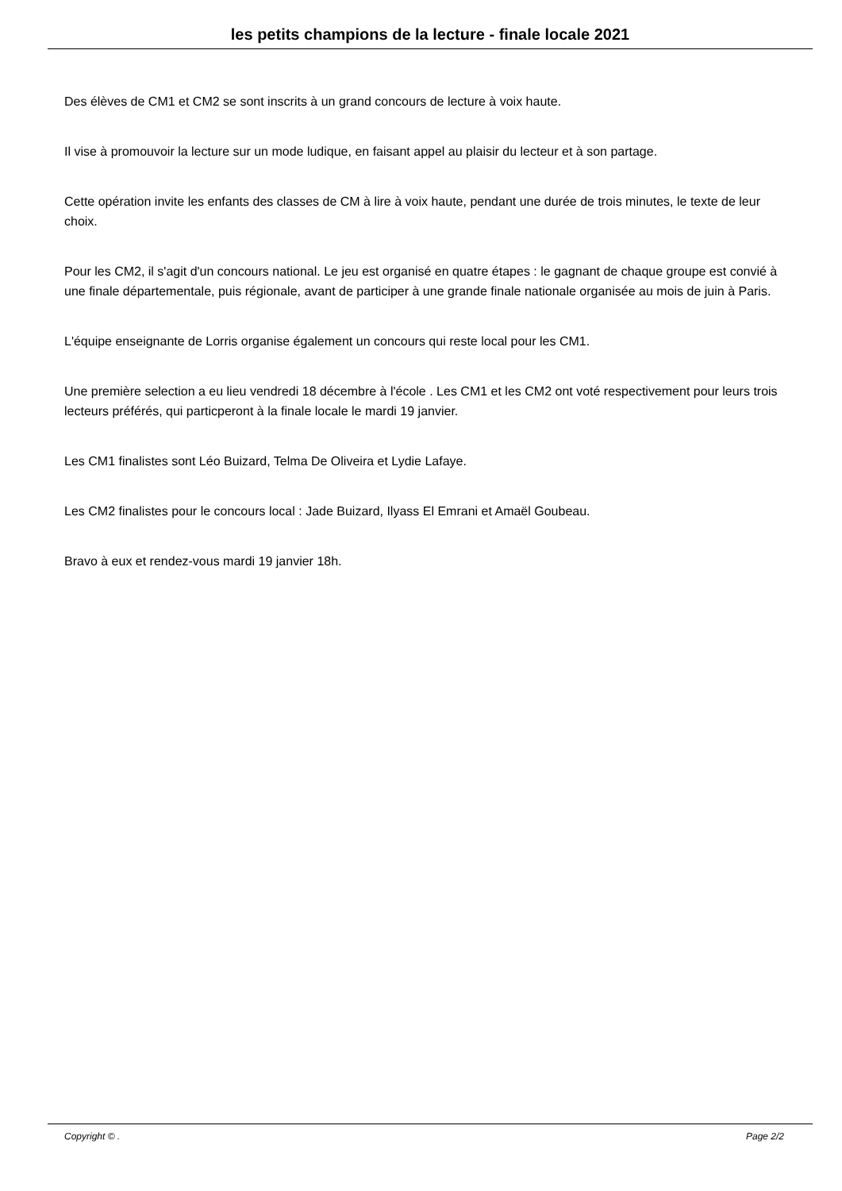les petits champions de la lecture - finale locale 2021
Des élèves de CM1 et CM2 se sont inscrits à un grand concours de lecture à voix haute.
Il vise à promouvoir la lecture sur un mode ludique, en faisant appel au plaisir du lecteur et à son partage.
Cette opération invite les enfants des classes de CM à lire à voix haute, pendant une durée de trois minutes, le texte de leur choix.
Pour les CM2, il s'agit d'un concours national. Le jeu est organisé en quatre étapes : le gagnant de chaque groupe est convié à une finale départementale, puis régionale, avant de participer à une grande finale nationale organisée au mois de juin à Paris.
L'équipe enseignante de Lorris organise également un concours qui reste local pour les CM1.
Une première selection a eu lieu vendredi 18 décembre à l'école . Les CM1 et les CM2 ont voté respectivement pour leurs trois lecteurs préférés, qui particperont à la finale locale le mardi 19 janvier.
Les CM1 finalistes sont Léo Buizard, Telma De Oliveira et Lydie Lafaye.
Les CM2 finalistes pour le concours local : Jade Buizard, Ilyass El Emrani et Amaël Goubeau.
Bravo à eux et rendez-vous mardi 19 janvier 18h.
Copyright © . Page 2/2